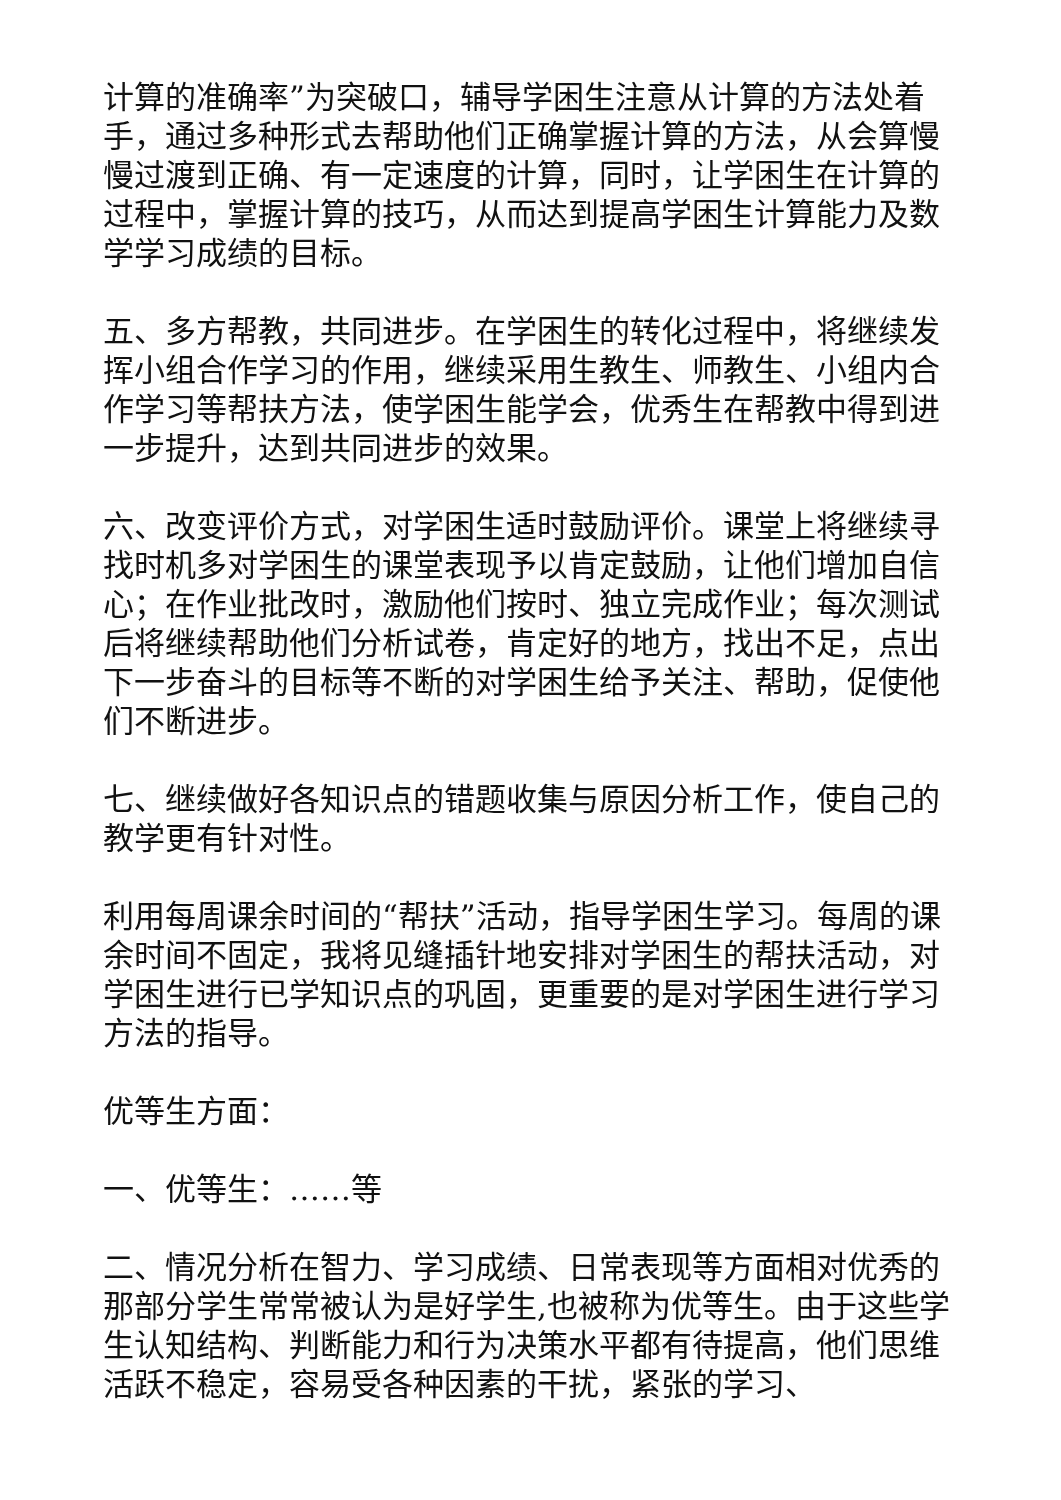计算的准确率”为突破口，辅导学困生注意从计算的方法处着手，通过多种形式去帮助他们正确掌握计算的方法，从会算慢慢过渡到正确、有一定速度的计算，同时，让学困生在计算的过程中，掌握计算的技巧，从而达到提高学困生计算能力及数学学习成绩的目标。
五、多方帮教，共同进步。在学困生的转化过程中，将继续发挥小组合作学习的作用，继续采用生教生、师教生、小组内合作学习等帮扶方法，使学困生能学会，优秀生在帮教中得到进一步提升，达到共同进步的效果。
六、改变评价方式，对学困生适时鼓励评价。课堂上将继续寻找时机多对学困生的课堂表现予以肯定鼓励，让他们增加自信心；在作业批改时，激励他们按时、独立完成作业；每次测试后将继续帮助他们分析试卷，肯定好的地方，找出不足，点出下一步奋斗的目标等不断的对学困生给予关注、帮助，促使他们不断进步。
七、继续做好各知识点的错题收集与原因分析工作，使自己的教学更有针对性。
利用每周课余时间的“帮扶”活动，指导学困生学习。每周的课余时间不固定，我将见缝插针地安排对学困生的帮扶活动，对学困生进行已学知识点的巩固，更重要的是对学困生进行学习方法的指导。
优等生方面：
一、优等生：……等
二、情况分析在智力、学习成绩、日常表现等方面相对优秀的那部分学生常常被认为是好学生,也被称为优等生。由于这些学生认知结构、判断能力和行为决策水平都有待提高，他们思维活跃不稳定，容易受各种因素的干扰，紧张的学习、